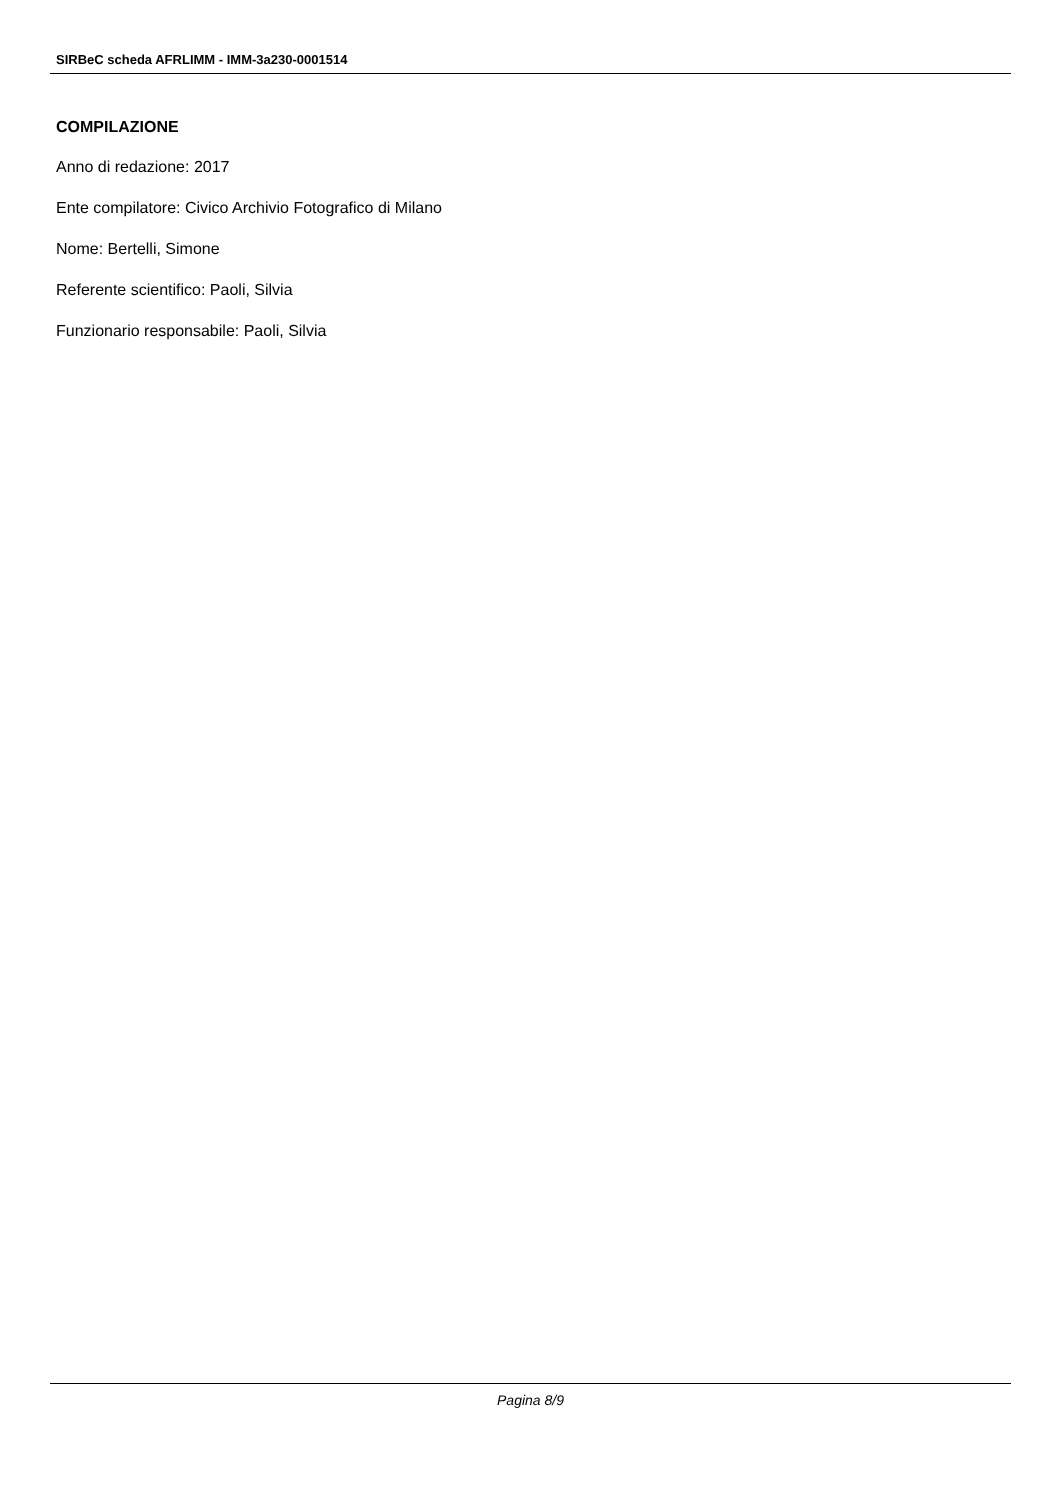SIRBeC scheda AFRLIMM - IMM-3a230-0001514
COMPILAZIONE
Anno di redazione: 2017
Ente compilatore: Civico Archivio Fotografico di Milano
Nome: Bertelli, Simone
Referente scientifico: Paoli, Silvia
Funzionario responsabile: Paoli, Silvia
Pagina 8/9